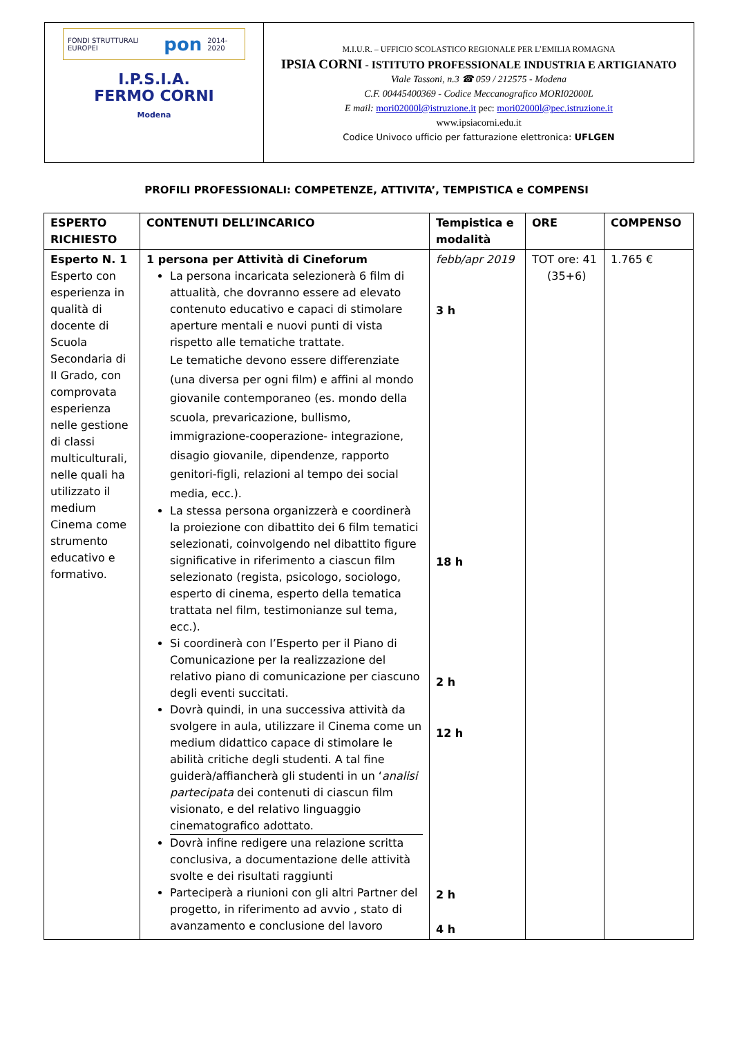FONDI STRUTTURALI EUROPEI pon 2014-2020
I.P.S.I.A.
FERMO CORNI
Modena
M.I.U.R. – UFFICIO SCOLASTICO REGIONALE PER L’EMILIA ROMAGNA
IPSIA CORNI - ISTITUTO PROFESSIONALE INDUSTRIA E ARTIGIANATO
Viale Tassoni, n.3 ☎ 059 / 212575 - Modena
C.F. 00445400369 - Codice Meccanografico MORI02000L
E mail: mori02000l@istruzione.it pec: mori02000l@pec.istruzione.it
www.ipsiacorni.edu.it
Codice Univoco ufficio per fatturazione elettronica: UFLGEN
PROFILI PROFESSIONALI: COMPETENZE, ATTIVITA’, TEMPISTICA e COMPENSI
| ESPERTO RICHIESTO | CONTENUTI DELL’INCARICO | Tempistica e modalità | ORE | COMPENSO |
| --- | --- | --- | --- | --- |
| Esperto N. 1 Esperto con esperienza in qualità di docente di Scuola Secondaria di II Grado, con comprovata esperienza nelle gestione di classi multiculturali, nelle quali ha utilizzato il medium Cinema come strumento educativo e formativo. | 1 persona per Attività di Cineforum La persona incaricata selezionerà 6 film di attualità, che dovranno essere ad elevato contenuto educativo e capaci di stimolare aperture mentali e nuovi punti di vista rispetto alle tematiche trattate. Le tematiche devono essere differenziate (una diversa per ogni film) e affini al mondo giovanile contemporaneo (es. mondo della scuola, prevaricazione, bullismo, immigrazione-cooperazione- integrazione, disagio giovanile, dipendenze, rapporto genitori-figli, relazioni al tempo dei social media, ecc.). La stessa persona organizzerà e coordinerà la proiezione con dibattito dei 6 film tematici selezionati, coinvolgendo nel dibattito figure significative in riferimento a ciascun film selezionato (regista, psicologo, sociologo, esperto di cinema, esperto della tematica trattata nel film, testimonianze sul tema, ecc.). Si coordinerà con l’Esperto per il Piano di Comunicazione per la realizzazione del relativo piano di comunicazione per ciascuno degli eventi succitati. Dovrà quindi, in una successiva attività da svolgere in aula, utilizzare il Cinema come un medium didattico capace di stimolare le abilità critiche degli studenti. A tal fine guiderà/affiancherà gli studenti in un ‘ analisi partecipata dei contenuti di ciascun film visionato, e del relativo linguaggio cinematografico adottato. Dovrà infine redigere una relazione scritta conclusiva, a documentazione delle attività svolte e dei risultati raggiunti Parteciperà a riunioni con gli altri Partner del progetto, in riferimento ad avvio , stato di avanzamento e conclusione del lavoro | febb/apr 2019 3 h 18 h 2 h 12 h 2 h 4 h | TOT ore: 41 (35+6) | 1.765 € |